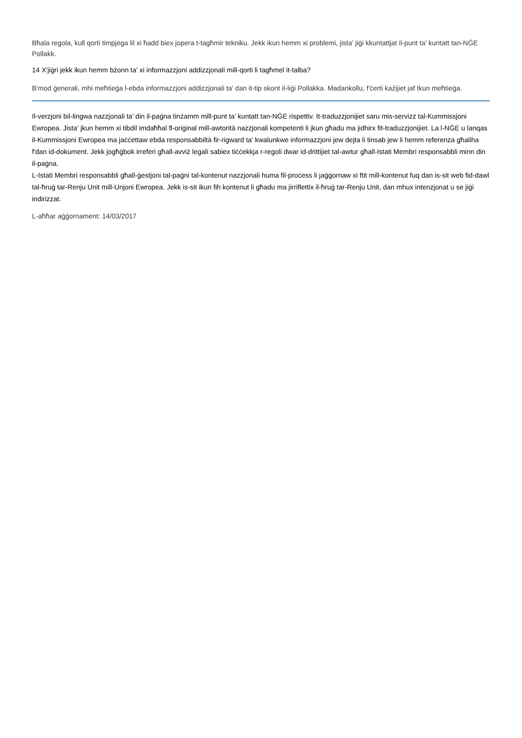Bħala regola, kull qorti timpjega lil xi ħadd biex jopera t-tagħmir tekniku. Jekk ikun hemm xi problemi, jista' jiġi kkuntattjat il-punt ta' kuntatt tan-NĠE Pollakk.
14 X'jiġri jekk ikun hemm bżonn ta' xi informazzjoni addizzjonali mill-qorti li tagħmel it-talba?
B'mod ġenerali, mhi meħtieġa l-ebda informazzjoni addizzjonali ta' dan it-tip skont il-liġi Pollakka. Madankollu, f'ċerti każijiet jaf tkun meħtieġa.
Il-verzjoni bil-lingwa nazzjonali ta’ din il-paġna tinżamm mill-punt ta’ kuntatt tan-NĠE rispettiv. It-traduzzjonijiet saru mis-servizz tal-Kummissjoni Ewropea. Jista' jkun hemm xi tibdil imdaħħal fl-oriġinal mill-awtorità nazzjonali kompetenti li jkun għadu ma jidhirx fit-traduzzjonijiet. La l-NĠE u lanqas il-Kummissjoni Ewropea ma jaċċettaw ebda responsabbiltà fir-rigward ta' kwalunkwe informazzjoni jew dejta li tinsab jew li hemm referenza għaliha f'dan id-dokument. Jekk jogħġbok irreferi għall-avviż legali sabiex tiċċekkja r-regoli dwar id-drittijiet tal-awtur għall-Istati Membri responsabbli minn din il-paġna.
L-Istati Membri responsabbli għall-ġestjoni tal-paġni tal-kontenut nazzjonali huma fil-proċess li jaġġornaw xi ftit mill-kontenut fuq dan is-sit web fid-dawl tal-ħruġ tar-Renju Unit mill-Unjoni Ewropea. Jekk is-sit ikun fih kontenut li għadu ma jirriflettix il-ħruġ tar-Renju Unit, dan mhux intenzjonat u se jiġi indirizzat.
L-aħħar aġġornament: 14/03/2017